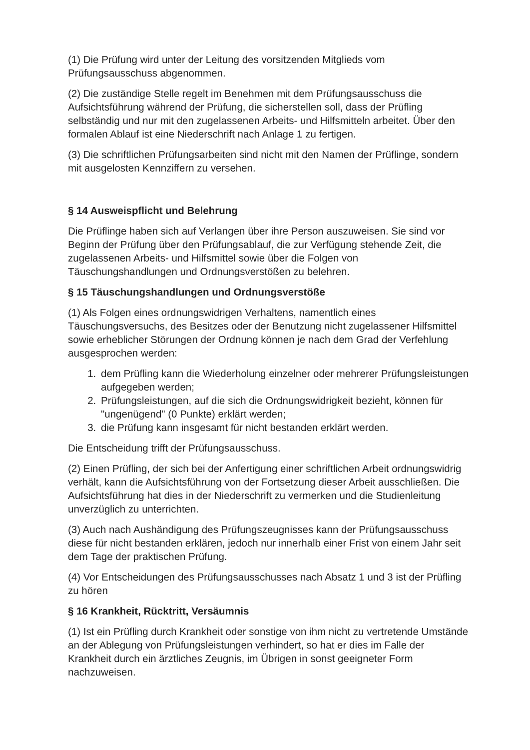(1) Die Prüfung wird unter der Leitung des vorsitzenden Mitglieds vom Prüfungsausschuss abgenommen.
(2) Die zuständige Stelle regelt im Benehmen mit dem Prüfungsausschuss die Aufsichtsführung während der Prüfung, die sicherstellen soll, dass der Prüfling selbständig und nur mit den zugelassenen Arbeits- und Hilfsmitteln arbeitet. Über den formalen Ablauf ist eine Niederschrift nach Anlage 1 zu fertigen.
(3) Die schriftlichen Prüfungsarbeiten sind nicht mit den Namen der Prüflinge, sondern mit ausgelosten Kennziffern zu versehen.
§ 14 Ausweispflicht und Belehrung
Die Prüflinge haben sich auf Verlangen über ihre Person auszuweisen. Sie sind vor Beginn der Prüfung über den Prüfungsablauf, die zur Verfügung stehende Zeit, die zugelassenen Arbeits- und Hilfsmittel sowie über die Folgen von Täuschungshandlungen und Ordnungsverstößen zu belehren.
§ 15 Täuschungshandlungen und Ordnungsverstöße
(1) Als Folgen eines ordnungswidrigen Verhaltens, namentlich eines Täuschungsversuchs, des Besitzes oder der Benutzung nicht zugelassener Hilfsmittel sowie erheblicher Störungen der Ordnung können je nach dem Grad der Verfehlung ausgesprochen werden:
1. dem Prüfling kann die Wiederholung einzelner oder mehrerer Prüfungsleistungen aufgegeben werden;
2. Prüfungsleistungen, auf die sich die Ordnungswidrigkeit bezieht, können für "ungenügend" (0 Punkte) erklärt werden;
3. die Prüfung kann insgesamt für nicht bestanden erklärt werden.
Die Entscheidung trifft der Prüfungsausschuss.
(2) Einen Prüfling, der sich bei der Anfertigung einer schriftlichen Arbeit ordnungswidrig verhält, kann die Aufsichtsführung von der Fortsetzung dieser Arbeit ausschließen. Die Aufsichtsführung hat dies in der Niederschrift zu vermerken und die Studienleitung unverzüglich zu unterrichten.
(3) Auch nach Aushändigung des Prüfungszeugnisses kann der Prüfungsausschuss diese für nicht bestanden erklären, jedoch nur innerhalb einer Frist von einem Jahr seit dem Tage der praktischen Prüfung.
(4) Vor Entscheidungen des Prüfungsausschusses nach Absatz 1 und 3 ist der Prüfling zu hören
§ 16 Krankheit, Rücktritt, Versäumnis
(1) Ist ein Prüfling durch Krankheit oder sonstige von ihm nicht zu vertretende Umstände an der Ablegung von Prüfungsleistungen verhindert, so hat er dies im Falle der Krankheit durch ein ärztliches Zeugnis, im Übrigen in sonst geeigneter Form nachzuweisen.